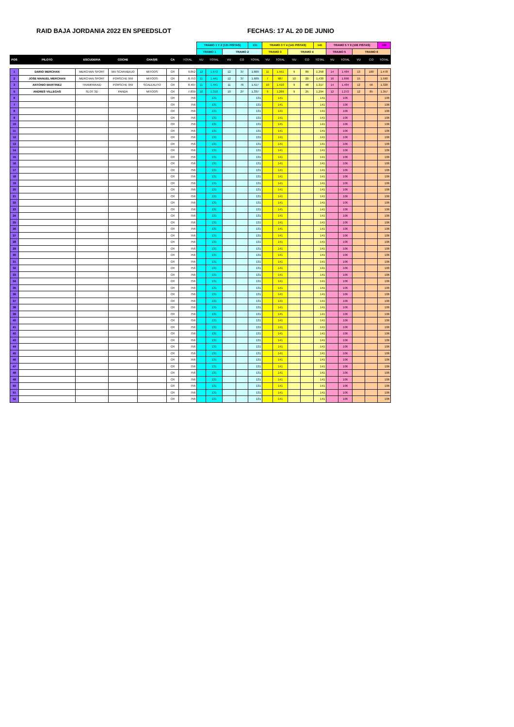RAID BAJA JORDANIA 2022 EN SPEEDSLOT FECHAS: 17 AL 20 DE JUNIO
| | | | | | | | TRAMO 1 Y 2 (131 PISTAS) | | | | 131 | TRAMO 3 Y 4 (141 PISTAS) | | | | 141 | TRAMO 5 Y 6 (106 PISTAS) | | | | 106 |
| | | | | | | | TRAMO 1 | | TRAMO 2 | | | TRAMO 3 | | TRAMO 4 | | | TRAMO 5 | | TRAMO 6 | | |
| POS | PILOTO | ESCUDERIA | COCHE | CHASIS | CA | TOTAL | VU | TOTAL | VU | CO | TOTAL | VU | TOTAL | VU | CO | TOTAL | VU | TOTAL | VU | CO | TOTAL |
| 1 | DARIO MERCHAN | MERCHAN SPORT | WV SCARABAJO | MITOOS | CR | 9.052 | 12 | 1.572 | 12 | 37 | 1.609 | 11 | 1.551 | 9 | 89 | 1.358 | 14 | 1.484 | 13 | 100 | 1.478 |
| 2 | JOSE MANUEL MERCHAN | MERCHAN SPORT | PORSCHE 959 | MITOOS | CR | 8.753 | 11 | 1.441 | 12 | 37 | 1.609 | 7 | 987 | 10 | 20 | 1.430 | 16 | 1.696 | 15 | | 1.590 |
| 3 | ANTONIO MARTINEZ | TRAMPARAID | PORSCHE 959 | SCALEAUTO | CR | 8.497 | 11 | 1.441 | 11 | 76 | 1.517 | 10 | 1.410 | 9 | 48 | 1.317 | 14 | 1.484 | 12 | 56 | 1.328 |
| 5 | ANDRES VILLEGAS | SLOT 3D | PANDA | MITOOS | CR | 7.839 | 10 | 1.310 | 10 | 27 | 1.337 | 9 | 1.269 | 9 | 25 | 1.294 | 12 | 1.272 | 12 | 85 | 1.357 |
| 6 | | | | | CR | 756 | | 131 | | | 131 | | 141 | | | 141 | | 106 | | | 106 |
| 7 | | | | | CR | 756 | | 131 | | | 131 | | 141 | | | 141 | | 106 | | | 106 |
| 8 | | | | | CR | 756 | | 131 | | | 131 | | 141 | | | 141 | | 106 | | | 106 |
| 9 | | | | | CR | 756 | | 131 | | | 131 | | 141 | | | 141 | | 106 | | | 106 |
| 10 | | | | | CR | 756 | | 131 | | | 131 | | 141 | | | 141 | | 106 | | | 106 |
| 11 | | | | | CR | 756 | | 131 | | | 131 | | 141 | | | 141 | | 106 | | | 106 |
| 12 | | | | | CR | 756 | | 131 | | | 131 | | 141 | | | 141 | | 106 | | | 106 |
| 13 | | | | | CR | 756 | | 131 | | | 131 | | 141 | | | 141 | | 106 | | | 106 |
| 14 | | | | | CR | 756 | | 131 | | | 131 | | 141 | | | 141 | | 106 | | | 106 |
| 15 | | | | | CR | 756 | | 131 | | | 131 | | 141 | | | 141 | | 106 | | | 106 |
| 16 | | | | | CR | 756 | | 131 | | | 131 | | 141 | | | 141 | | 106 | | | 106 |
| 17 | | | | | CR | 756 | | 131 | | | 131 | | 141 | | | 141 | | 106 | | | 106 |
| 18 | | | | | CR | 756 | | 131 | | | 131 | | 141 | | | 141 | | 106 | | | 106 |
| 19 | | | | | CR | 756 | | 131 | | | 131 | | 141 | | | 141 | | 106 | | | 106 |
| 20 | | | | | CR | 756 | | 131 | | | 131 | | 141 | | | 141 | | 106 | | | 106 |
| 21 | | | | | CR | 756 | | 131 | | | 131 | | 141 | | | 141 | | 106 | | | 106 |
| 22 | | | | | CR | 756 | | 131 | | | 131 | | 141 | | | 141 | | 106 | | | 106 |
| 23 | | | | | CR | 756 | | 131 | | | 131 | | 141 | | | 141 | | 106 | | | 106 |
| 24 | | | | | CR | 756 | | 131 | | | 131 | | 141 | | | 141 | | 106 | | | 106 |
| 25 | | | | | CR | 756 | | 131 | | | 131 | | 141 | | | 141 | | 106 | | | 106 |
| 26 | | | | | CR | 756 | | 131 | | | 131 | | 141 | | | 141 | | 106 | | | 106 |
| 27 | | | | | CR | 756 | | 131 | | | 131 | | 141 | | | 141 | | 106 | | | 106 |
| 28 | | | | | CR | 756 | | 131 | | | 131 | | 141 | | | 141 | | 106 | | | 106 |
| 29 | | | | | CR | 756 | | 131 | | | 131 | | 141 | | | 141 | | 106 | | | 106 |
| 30 | | | | | CR | 756 | | 131 | | | 131 | | 141 | | | 141 | | 106 | | | 106 |
| 31 | | | | | CR | 756 | | 131 | | | 131 | | 141 | | | 141 | | 106 | | | 106 |
| 32 | | | | | CR | 756 | | 131 | | | 131 | | 141 | | | 141 | | 106 | | | 106 |
| 33 | | | | | CR | 756 | | 131 | | | 131 | | 141 | | | 141 | | 106 | | | 106 |
| 34 | | | | | CR | 756 | | 131 | | | 131 | | 141 | | | 141 | | 106 | | | 106 |
| 35 | | | | | CR | 756 | | 131 | | | 131 | | 141 | | | 141 | | 106 | | | 106 |
| 36 | | | | | CR | 756 | | 131 | | | 131 | | 141 | | | 141 | | 106 | | | 106 |
| 37 | | | | | CR | 756 | | 131 | | | 131 | | 141 | | | 141 | | 106 | | | 106 |
| 38 | | | | | CR | 756 | | 131 | | | 131 | | 141 | | | 141 | | 106 | | | 106 |
| 39 | | | | | CR | 756 | | 131 | | | 131 | | 141 | | | 141 | | 106 | | | 106 |
| 40 | | | | | CR | 756 | | 131 | | | 131 | | 141 | | | 141 | | 106 | | | 106 |
| 41 | | | | | CR | 756 | | 131 | | | 131 | | 141 | | | 141 | | 106 | | | 106 |
| 42 | | | | | CR | 756 | | 131 | | | 131 | | 141 | | | 141 | | 106 | | | 106 |
| 43 | | | | | CR | 756 | | 131 | | | 131 | | 141 | | | 141 | | 106 | | | 106 |
| 44 | | | | | CR | 756 | | 131 | | | 131 | | 141 | | | 141 | | 106 | | | 106 |
| 45 | | | | | CR | 756 | | 131 | | | 131 | | 141 | | | 141 | | 106 | | | 106 |
| 46 | | | | | CR | 756 | | 131 | | | 131 | | 141 | | | 141 | | 106 | | | 106 |
| 47 | | | | | CR | 756 | | 131 | | | 131 | | 141 | | | 141 | | 106 | | | 106 |
| 48 | | | | | CR | 756 | | 131 | | | 131 | | 141 | | | 141 | | 106 | | | 106 |
| 49 | | | | | CR | 756 | | 131 | | | 131 | | 141 | | | 141 | | 106 | | | 106 |
| 50 | | | | | CR | 756 | | 131 | | | 131 | | 141 | | | 141 | | 106 | | | 106 |
| 51 | | | | | CR | 756 | | 131 | | | 131 | | 141 | | | 141 | | 106 | | | 106 |
| 52 | | | | | CR | 756 | | 131 | | | 131 | | 141 | | | 141 | | 106 | | | 106 |